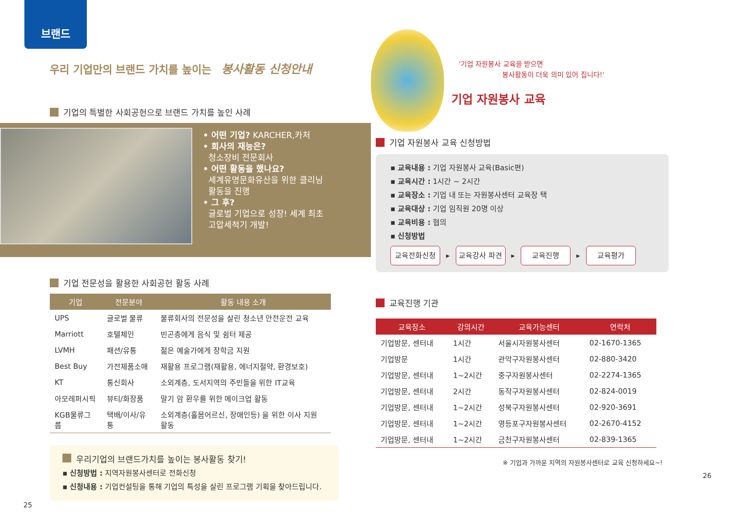브랜드
우리 기업만의 브랜드 가치를 높이는 봉사활동 신청안내
기업의 특별한 사회공헌으로 브랜드 가치를 높인 사례
• 어떤 기업? KARCHER,카처
• 회사의 재능은?
청소장비 전문회사
• 어떤 활동을 했나요?
세계유명문화유산을 위한 클리닝
활동을 진행
• 그 후?
글로벌 기업으로 성장! 세계 최초
고압세척기 개발!
기업 전문성을 활용한 사회공헌 활동 사례
| 기업 | 전문분야 | 활동 내용 소개 |
| --- | --- | --- |
| UPS | 글로벌 물류 | 물류회사의 전문성을 살린 청소년 안전운전 교육 |
| Marriott | 호텔체인 | 빈곤층에게 음식 및 쉼터 제공 |
| LVMH | 패션/유통 | 젊은 예술가에게 장학금 지원 |
| Best Buy | 가전제품소매 | 재활용 프로그램(재활용, 에너지절약, 환경보호) |
| KT | 통신회사 | 소외계층, 도서지역의 주민들을 위한 IT교육 |
| 아모레퍼시픽 | 뷰티/화장품 | 말기 암 환우를 위한 메이크업 활동 |
| KGB물류그룹 | 택배/이사/유통 | 소외계층(홀몸어르신, 장애인등) 을 위한 이사 지원 활동 |
우리기업의 브랜드가치를 높이는 봉사활동 찾기!
▪ 신청방법 : 지역자원봉사센터로 전화신청
▪ 신청내용 : 기업컨설팅을 통해 기업의 특성을 살린 프로그램 기획을 찾아드립니다.
25
'기업 자원봉사 교육을 받으면
봉사활동이 더욱 의미 있어 집니다!'
기업 자원봉사 교육
기업 자원봉사 교육 신청방법
▪ 교육내용 : 기업 자원봉사 교육(Basic편)
▪ 교육시간 : 1시간 ~ 2시간
▪ 교육장소 : 기업 내 또는 자원봉사센터 교육장 택
▪ 교육대상 : 기업 임직원 20명 이상
▪ 교육비용 : 협의
▪ 신청방법
교육전화신청 ▸ 교육강사 파견 ▸ 교육진행 ▸ 교육평가
교육진행 기관
| 교육장소 | 강의시간 | 교육가능센터 | 연락처 |
| --- | --- | --- | --- |
| 기업방문, 센터내 | 1시간 | 서울시자원봉사센터 | 02-1670-1365 |
| 기업방문 | 1시간 | 관악구자원봉사센터 | 02-880-3420 |
| 기업방문, 센터내 | 1~2시간 | 중구자원봉사센터 | 02-2274-1365 |
| 기업방문, 센터내 | 2시간 | 동작구자원봉사센터 | 02-824-0019 |
| 기업방문, 센터내 | 1~2시간 | 성북구자원봉사센터 | 02-920-3691 |
| 기업방문, 센터내 | 1~2시간 | 영등포구자원봉사센터 | 02-2670-4152 |
| 기업방문, 센터내 | 1~2시간 | 금천구자원봉사센터 | 02-839-1365 |
※ 기업과 가까운 지역의 자원봉사센터로 교육 신청하세요~!
26